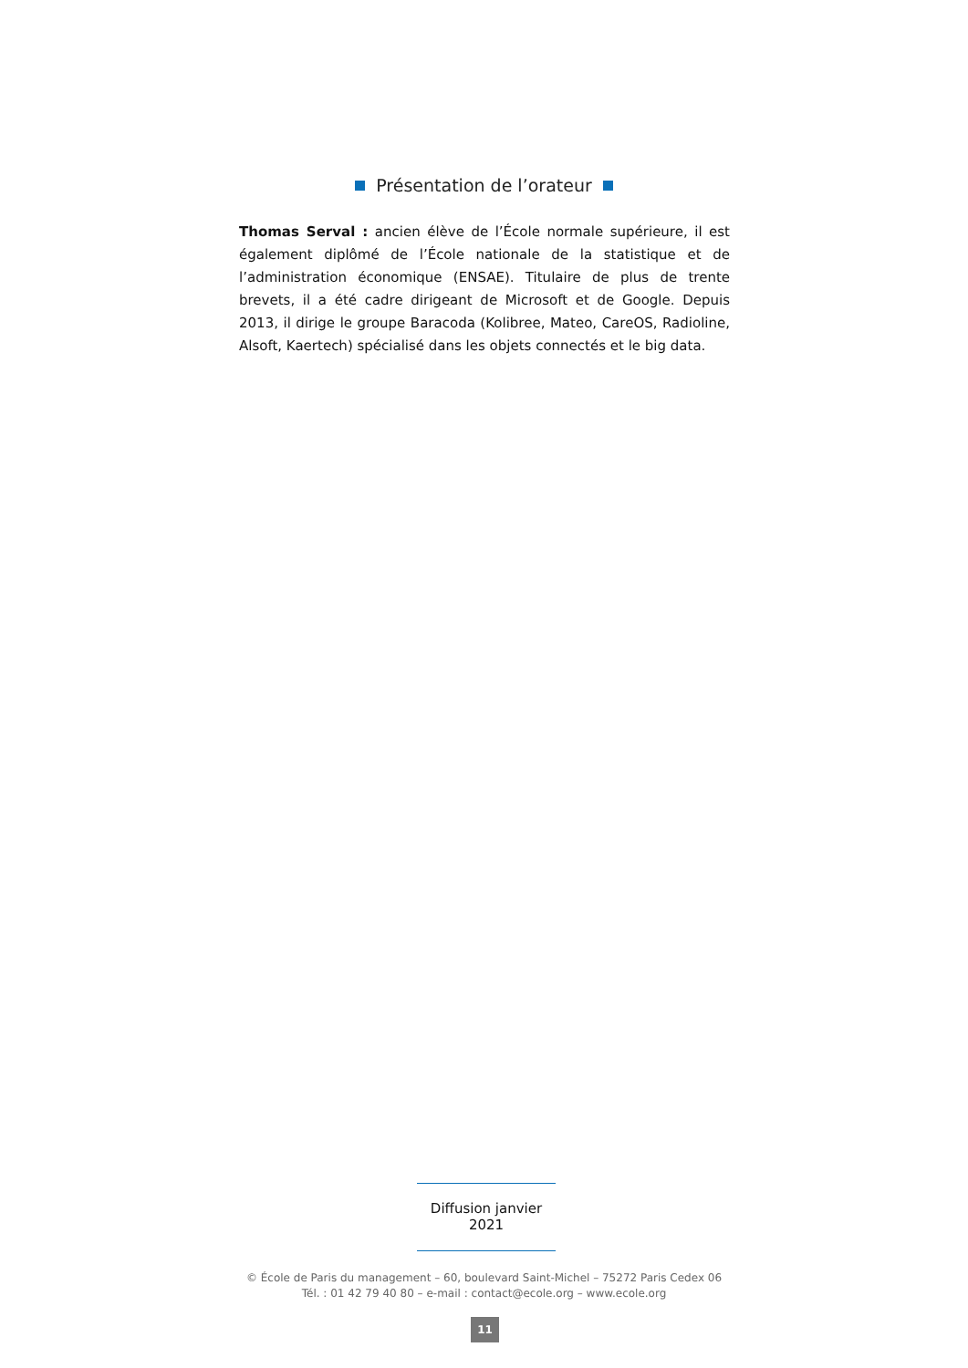Présentation de l’orateur
Thomas Serval : ancien élève de l’École normale supérieure, il est également diplômé de l’École nationale de la statistique et de l’administration économique (ENSAE). Titulaire de plus de trente brevets, il a été cadre dirigeant de Microsoft et de Google. Depuis 2013, il dirige le groupe Baracoda (Kolibree, Mateo, CareOS, Radioline, Alsoft, Kaertech) spécialisé dans les objets connectés et le big data.
Diffusion janvier 2021
© École de Paris du management – 60, boulevard Saint-Michel – 75272 Paris Cedex 06
Tél. : 01 42 79 40 80 – e-mail : contact@ecole.org – www.ecole.org
11